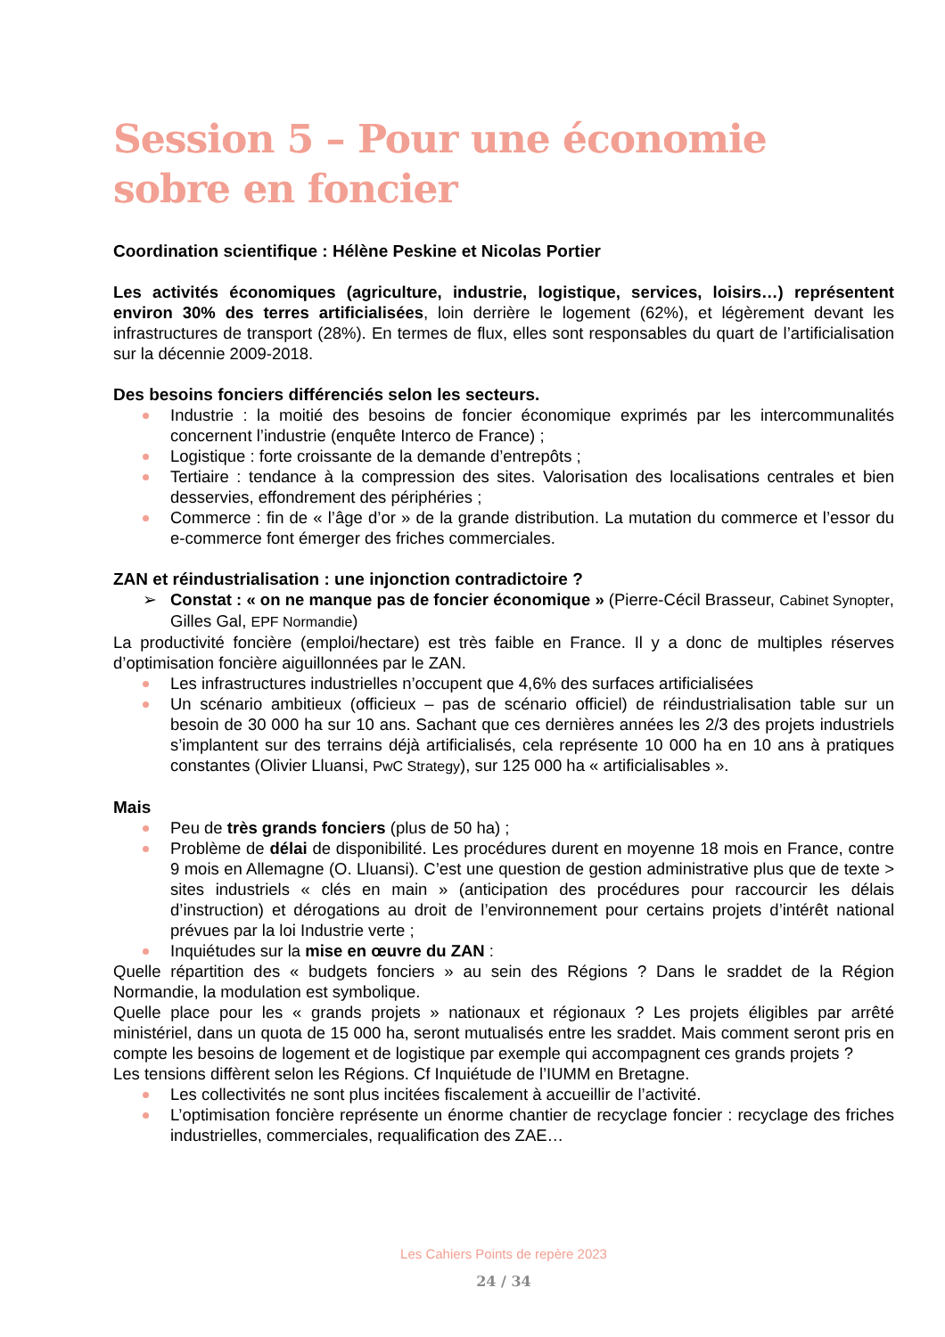Session 5 – Pour une économie sobre en foncier
Coordination scientifique : Hélène Peskine et Nicolas Portier
Les activités économiques (agriculture, industrie, logistique, services, loisirs…) représentent environ 30% des terres artificialisées, loin derrière le logement (62%), et légèrement devant les infrastructures de transport (28%). En termes de flux, elles sont responsables du quart de l’artificialisation sur la décennie 2009-2018.
Des besoins fonciers différenciés selon les secteurs.
Industrie : la moitié des besoins de foncier économique exprimés par les intercommunalités concernent l’industrie (enquête Interco de France) ;
Logistique : forte croissante de la demande d’entrepôts ;
Tertiaire : tendance à la compression des sites. Valorisation des localisations centrales et bien desservies, effondrement des périphéries ;
Commerce : fin de « l’âge d’or » de la grande distribution. La mutation du commerce et l’essor du e-commerce font émerger des friches commerciales.
ZAN et réindustrialisation : une injonction contradictoire ?
➢ Constat : « on ne manque pas de foncier économique » (Pierre-Cécil Brasseur, Cabinet Synopter, Gilles Gal, EPF Normandie)
La productivité foncière (emploi/hectare) est très faible en France. Il y a donc de multiples réserves d’optimisation foncière aiguillonnées par le ZAN.
Les infrastructures industrielles n’occupent que 4,6% des surfaces artificialisées
Un scénario ambitieux (officieux – pas de scénario officiel) de réindustrialisation table sur un besoin de 30 000 ha sur 10 ans. Sachant que ces dernières années les 2/3 des projets industriels s’implantent sur des terrains déjà artificialisés, cela représente 10 000 ha en 10 ans à pratiques constantes (Olivier Lluansi, PwC Strategy), sur 125 000 ha « artificialisables ».
Mais
Peu de très grands fonciers (plus de 50 ha) ;
Problème de délai de disponibilité. Les procédures durent en moyenne 18 mois en France, contre 9 mois en Allemagne (O. Lluansi). C’est une question de gestion administrative plus que de texte > sites industriels « clés en main » (anticipation des procédures pour raccourcir les délais d’instruction) et dérogations au droit de l’environnement pour certains projets d’intérêt national prévues par la loi Industrie verte ;
Inquiétudes sur la mise en œuvre du ZAN :
Quelle répartition des « budgets fonciers » au sein des Régions ? Dans le sraddet de la Région Normandie, la modulation est symbolique.
Quelle place pour les « grands projets » nationaux et régionaux ? Les projets éligibles par arrêté ministériel, dans un quota de 15 000 ha, seront mutualisés entre les sraddet. Mais comment seront pris en compte les besoins de logement et de logistique par exemple qui accompagnent ces grands projets ?
Les tensions diffèrent selon les Régions. Cf Inquiétude de l’IUMM en Bretagne.
Les collectivités ne sont plus incitées fiscalement à accueillir de l’activité.
L’optimisation foncière représente un énorme chantier de recyclage foncier : recyclage des friches industrielles, commerciales, requalification des ZAE…
Les Cahiers Points de repère 2023
24 / 34